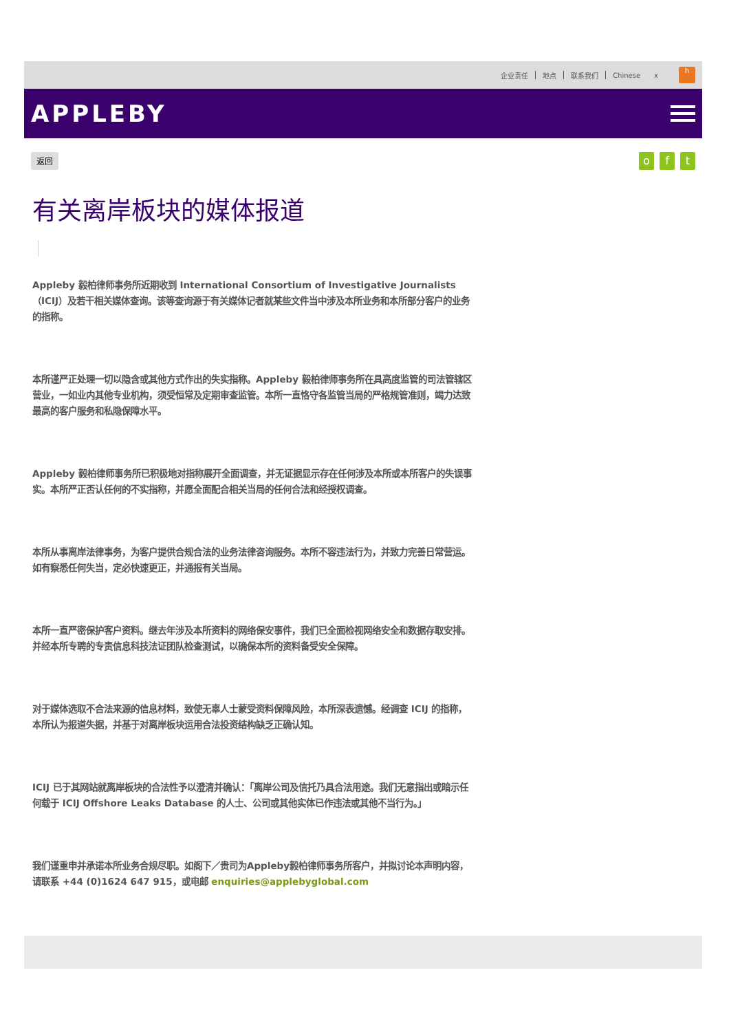企业责任 地点 联系我们 Chinese x
h
APPLEBY
返回 o f t
有关离岸板块的媒体报道
Appleby 毅柏律师事务所近期收到 International Consortium of Investigative Journalists（ICIJ）及若干相关媒体查询。该等查询源于有关媒体记者就某些文件当中涉及本所业务和本所部分客户的业务的指称。
本所谨严正处理一切以隐含或其他方式作出的失实指称。Appleby 毅柏律师事务所在具高度监管的司法管辖区营业，一如业内其他专业机构，须受恒常及定期审查监管。本所一直恪守各监管当局的严格规管准则，竭力达致最高的客户服务和私隐保障水平。
Appleby 毅柏律师事务所已积极地对指称展开全面调查，并无证据显示存在任何涉及本所或本所客户的失误事实。本所严正否认任何的不实指称，并愿全面配合相关当局的任何合法和经授权调查。
本所从事离岸法律事务，为客户提供合规合法的业务法律咨询服务。本所不容违法行为，并致力完善日常营运。如有察悉任何失当，定必快速更正，并通报有关当局。
本所一直严密保护客户资料。继去年涉及本所资料的网络保安事件，我们已全面检视网络安全和数据存取安排。并经本所专聘的专责信息科技法证团队检查测试，以确保本所的资料备受安全保障。
对于媒体选取不合法来源的信息材料，致使无辜人士蒙受资料保障风险，本所深表遗憾。经调查 ICIJ 的指称，本所认为报道失据，并基于对离岸板块运用合法投资结构缺乏正确认知。
ICIJ 已于其网站就离岸板块的合法性予以澄清并确认：「离岸公司及信托乃具合法用途。我们无意指出或暗示任何载于 ICIJ Offshore Leaks Database 的人士、公司或其他实体已作违法或其他不当行为。」
我们谨重申并承诺本所业务合规尽职。如阁下／贵司为Appleby毅柏律师事务所客户，并拟讨论本声明内容，请联系 +44 (0)1624 647 915，或电邮 enquiries@applebyglobal.com